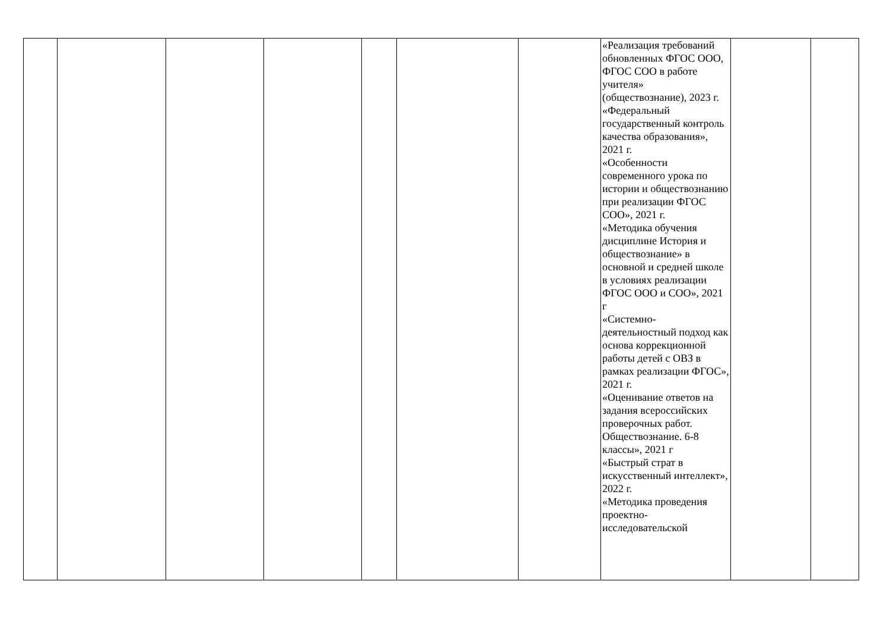| | | | | | | | «Реализация требований обновленных ФГОС ООО, ФГОС СОО в работе учителя» (обществознание), 2023 г. «Федеральный государственный контроль качества образования», 2021 г. «Особенности современного урока по истории и обществознанию при реализации ФГОС СОО», 2021 г. «Методика обучения дисциплине История и обществознание» в основной и средней школе в условиях реализации ФГОС ООО и СОО», 2021 г «Системно-деятельностный подход как основа коррекционной работы детей с ОВЗ в рамках реализации ФГОС», 2021 г. «Оценивание ответов на задания всероссийских проверочных работ. Обществознание. 6-8 классы», 2021 г «Быстрый страт в искусственный интеллект», 2022 г. «Методика проведения проектно-исследовательской | | |